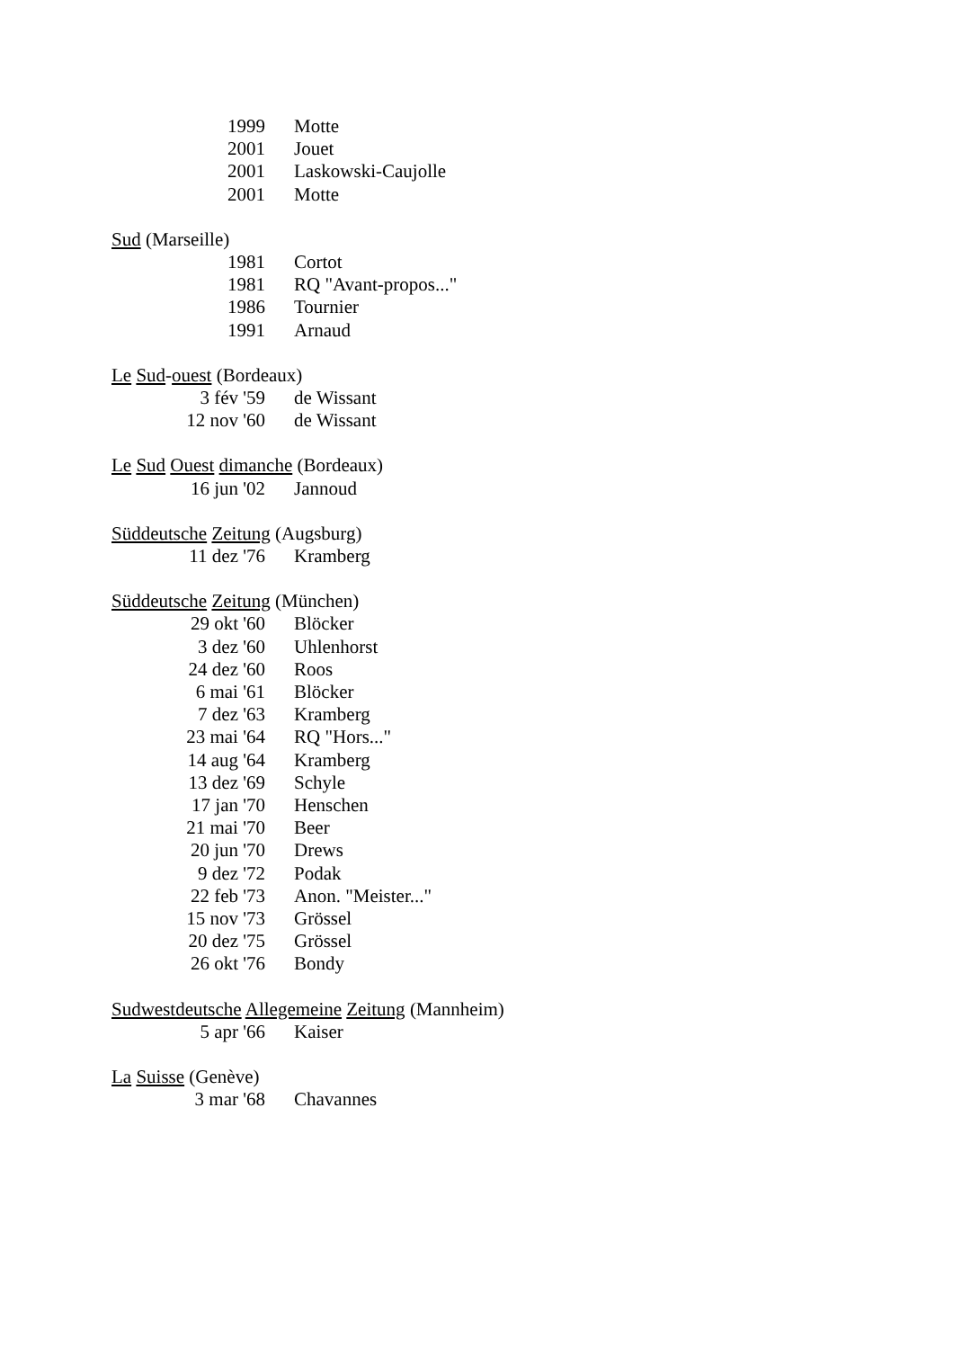| 1999 | Motte |
| 2001 | Jouet |
| 2001 | Laskowski-Caujolle |
| 2001 | Motte |
Sud (Marseille)
| 1981 | Cortot |
| 1981 | RQ "Avant-propos..." |
| 1986 | Tournier |
| 1991 | Arnaud |
Le Sud-ouest (Bordeaux)
| 3 fév '59 | de Wissant |
| 12 nov '60 | de Wissant |
Le Sud Ouest dimanche (Bordeaux)
| 16 jun '02 | Jannoud |
Süddeutsche Zeitung (Augsburg)
| 11 dez '76 | Kramberg |
Süddeutsche Zeitung (München)
| 29 okt '60 | Blöcker |
| 3 dez '60 | Uhlenhorst |
| 24 dez '60 | Roos |
| 6 mai '61 | Blöcker |
| 7 dez '63 | Kramberg |
| 23 mai '64 | RQ "Hors..." |
| 14 aug '64 | Kramberg |
| 13 dez '69 | Schyle |
| 17 jan '70 | Henschen |
| 21 mai '70 | Beer |
| 20 jun '70 | Drews |
| 9 dez '72 | Podak |
| 22 feb '73 | Anon. "Meister..." |
| 15 nov '73 | Grössel |
| 20 dez '75 | Grössel |
| 26 okt '76 | Bondy |
Sudwestdeutsche Allegemeine Zeitung (Mannheim)
| 5 apr '66 | Kaiser |
La Suisse (Genève)
| 3 mar '68 | Chavannes |